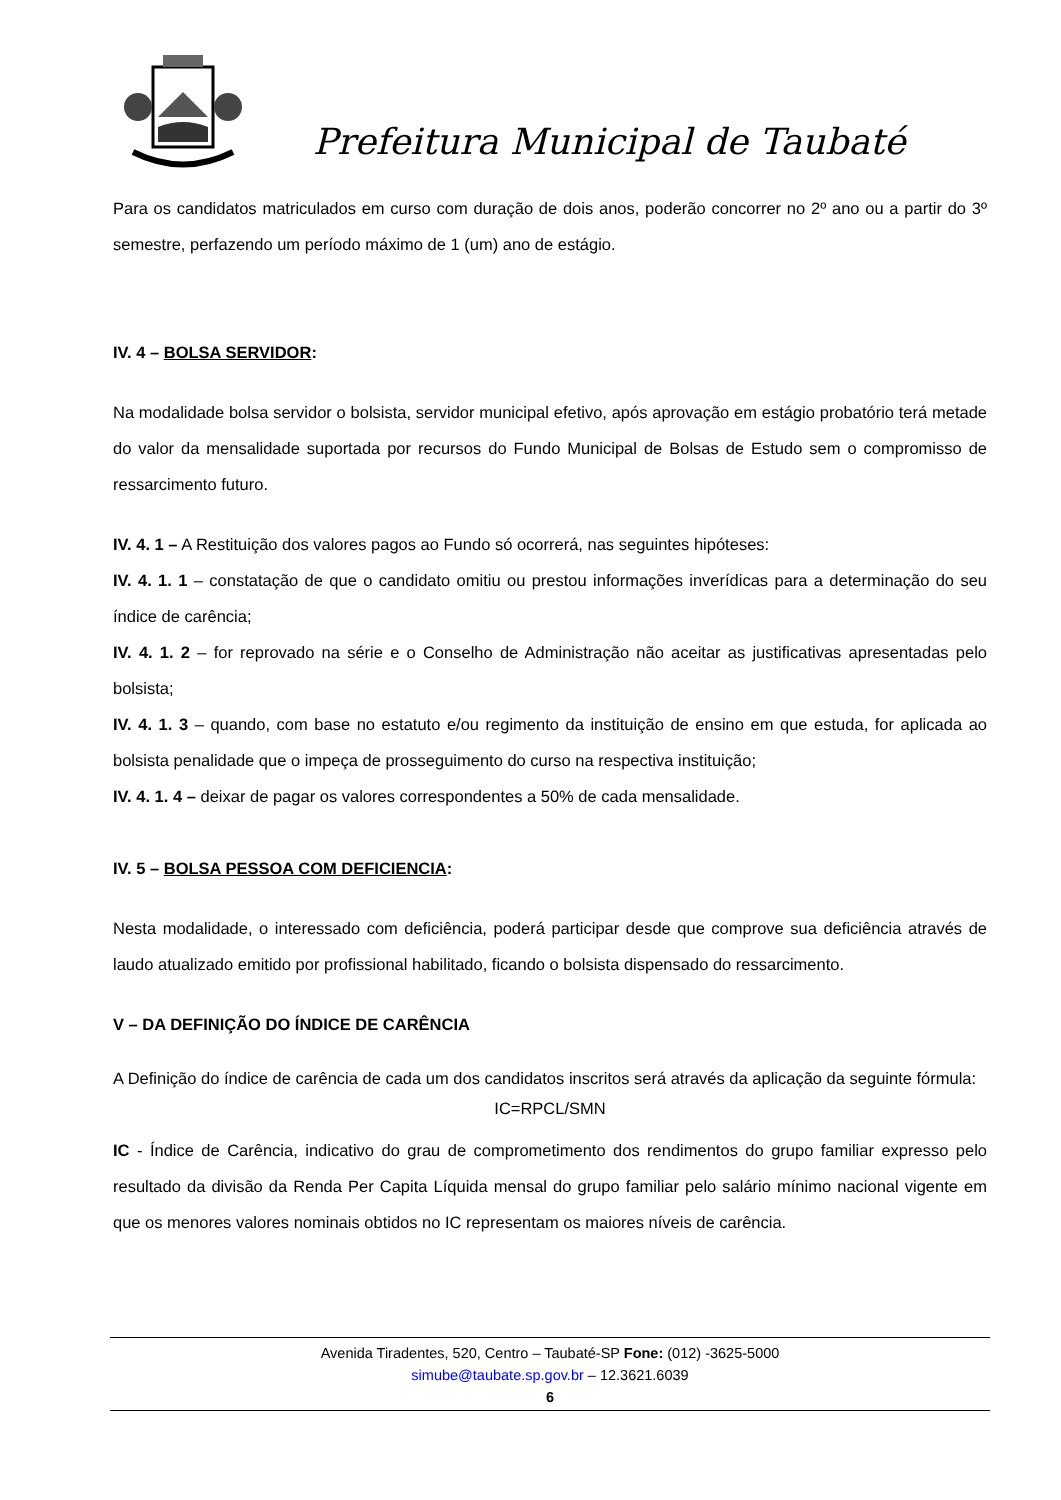Prefeitura Municipal de Taubaté
Para os candidatos matriculados em curso com duração de dois anos, poderão concorrer no 2º ano ou a partir do 3º semestre, perfazendo um período máximo de 1 (um) ano de estágio.
IV. 4 – BOLSA SERVIDOR:
Na modalidade bolsa servidor o bolsista, servidor municipal efetivo, após aprovação em estágio probatório terá metade do valor da mensalidade suportada por recursos do Fundo Municipal de Bolsas de Estudo sem o compromisso de ressarcimento futuro.
IV. 4. 1 – A Restituição dos valores pagos ao Fundo só ocorrerá, nas seguintes hipóteses:
IV. 4. 1. 1 – constatação de que o candidato omitiu ou prestou informações inverídicas para a determinação do seu índice de carência;
IV. 4. 1. 2 – for reprovado na série e o Conselho de Administração não aceitar as justificativas apresentadas pelo bolsista;
IV. 4. 1. 3 – quando, com base no estatuto e/ou regimento da instituição de ensino em que estuda, for aplicada ao bolsista penalidade que o impeça de prosseguimento do curso na respectiva instituição;
IV. 4. 1. 4 – deixar de pagar os valores correspondentes a 50% de cada mensalidade.
IV. 5 – BOLSA PESSOA COM DEFICIENCIA:
Nesta modalidade, o interessado com deficiência, poderá participar desde que comprove sua deficiência através de laudo atualizado emitido por profissional habilitado, ficando o bolsista dispensado do ressarcimento.
V – DA DEFINIÇÃO DO ÍNDICE DE CARÊNCIA
A Definição do índice de carência de cada um dos candidatos inscritos será através da aplicação da seguinte fórmula:
IC=RPCL/SMN
IC - Índice de Carência, indicativo do grau de comprometimento dos rendimentos do grupo familiar expresso pelo resultado da divisão da Renda Per Capita Líquida mensal do grupo familiar pelo salário mínimo nacional vigente em que os menores valores nominais obtidos no IC representam os maiores níveis de carência.
Avenida Tiradentes, 520, Centro – Taubaté-SP Fone: (012) -3625-5000
simube@taubate.sp.gov.br – 12.3621.6039
6